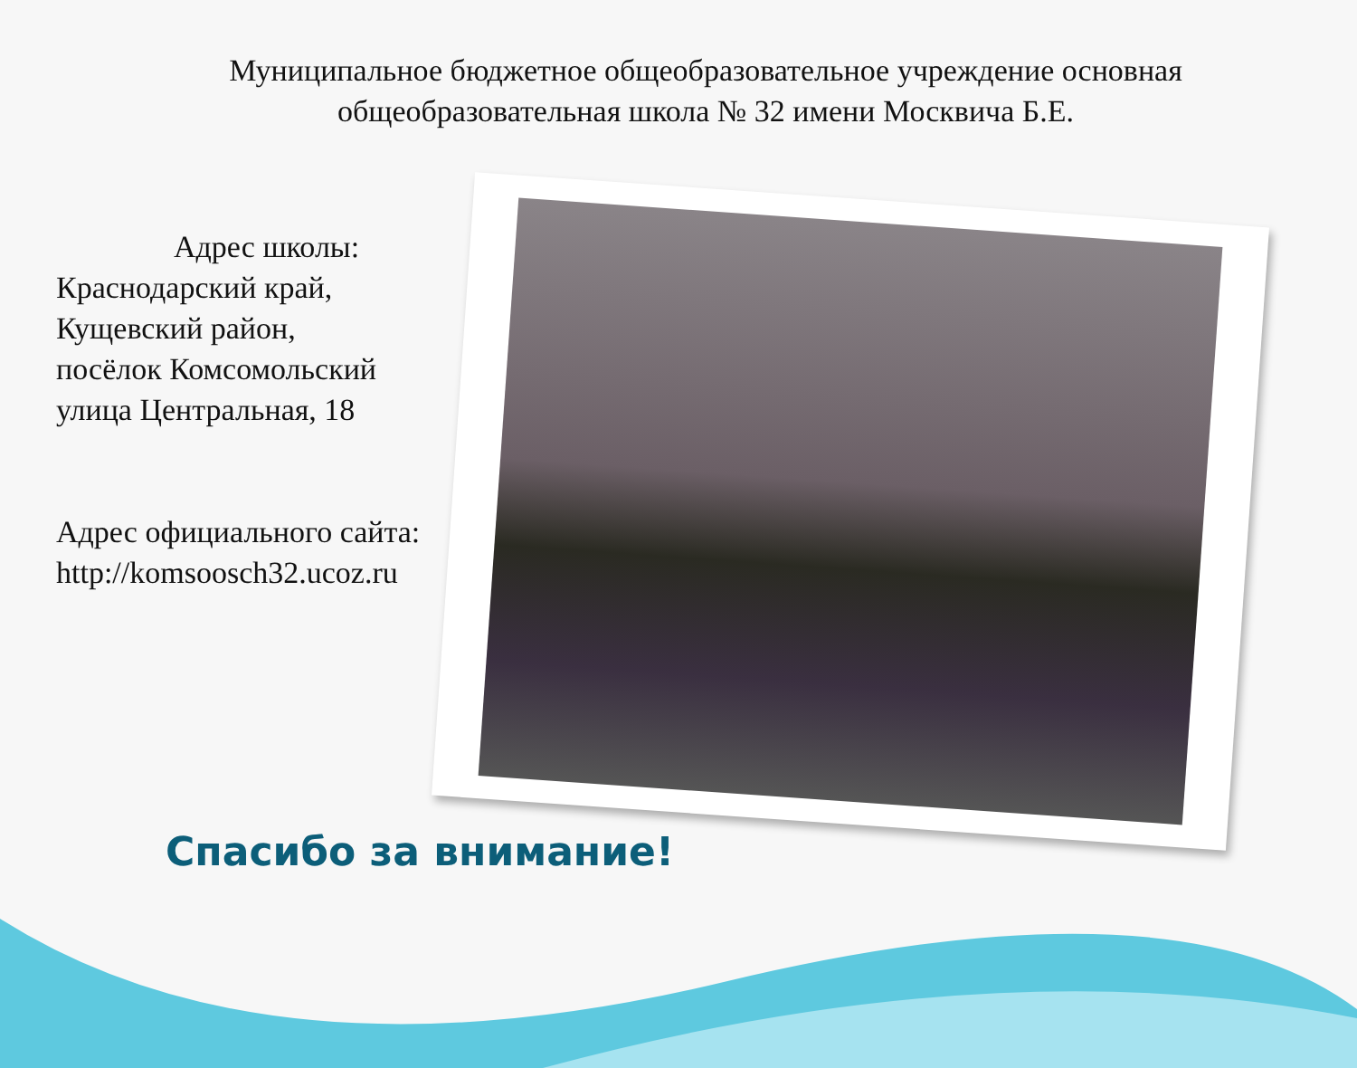Муниципальное бюджетное общеобразовательное учреждение основная общеобразовательная школа № 32 имени Москвича Б.Е.
Адрес школы:
Краснодарский край,
Кущевский район,
посёлок Комсомольский
улица Центральная, 18
Адрес официального сайта:
http://komsoosch32.ucoz.ru
Спасибо за внимание!